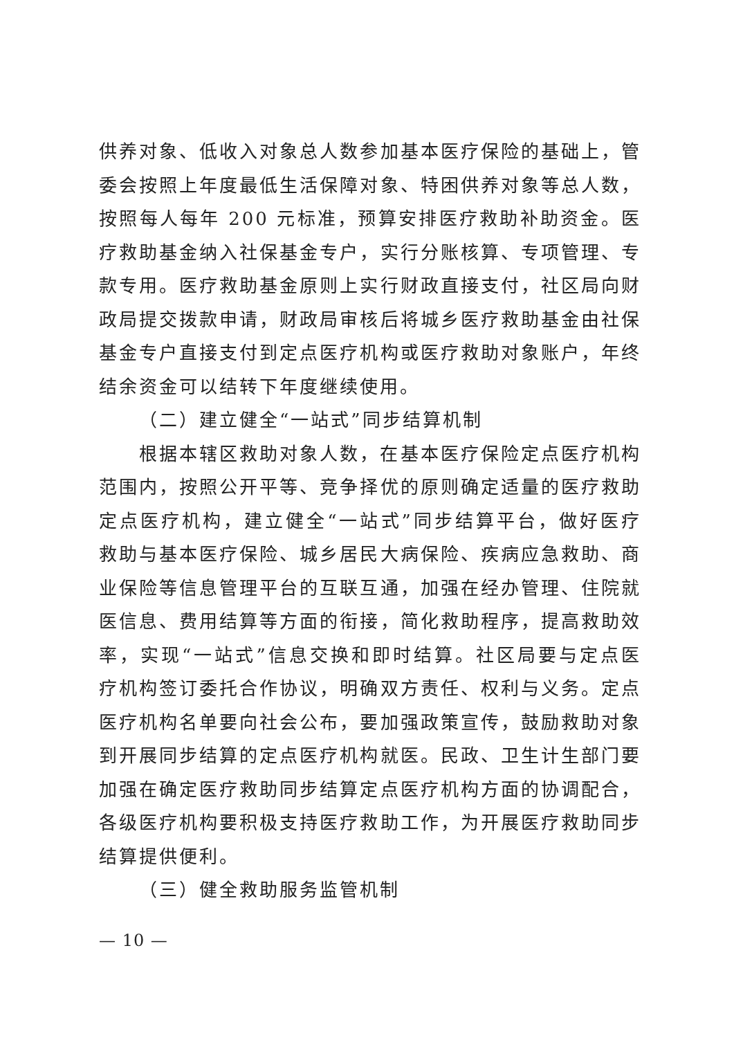供养对象、低收入对象总人数参加基本医疗保险的基础上，管委会按照上年度最低生活保障对象、特困供养对象等总人数，按照每人每年 200 元标准，预算安排医疗救助补助资金。医疗救助基金纳入社保基金专户，实行分账核算、专项管理、专款专用。医疗救助基金原则上实行财政直接支付，社区局向财政局提交拨款申请，财政局审核后将城乡医疗救助基金由社保基金专户直接支付到定点医疗机构或医疗救助对象账户，年终结余资金可以结转下年度继续使用。
（二）建立健全“一站式”同步结算机制
根据本辖区救助对象人数，在基本医疗保险定点医疗机构范围内，按照公开平等、竞争择优的原则确定适量的医疗救助定点医疗机构，建立健全“一站式”同步结算平台，做好医疗救助与基本医疗保险、城乡居民大病保险、疾病应急救助、商业保险等信息管理平台的互联互通，加强在经办管理、住院就医信息、费用结算等方面的衔接，简化救助程序，提高救助效率，实现“一站式”信息交换和即时结算。社区局要与定点医疗机构签订委托合作协议，明确双方责任、权利与义务。定点医疗机构名单要向社会公布，要加强政策宣传，鼓励救助对象到开展同步结算的定点医疗机构就医。民政、卫生计生部门要加强在确定医疗救助同步结算定点医疗机构方面的协调配合，各级医疗机构要积极支持医疗救助工作，为开展医疗救助同步结算提供便利。
（三）健全救助服务监管机制
— 10 —